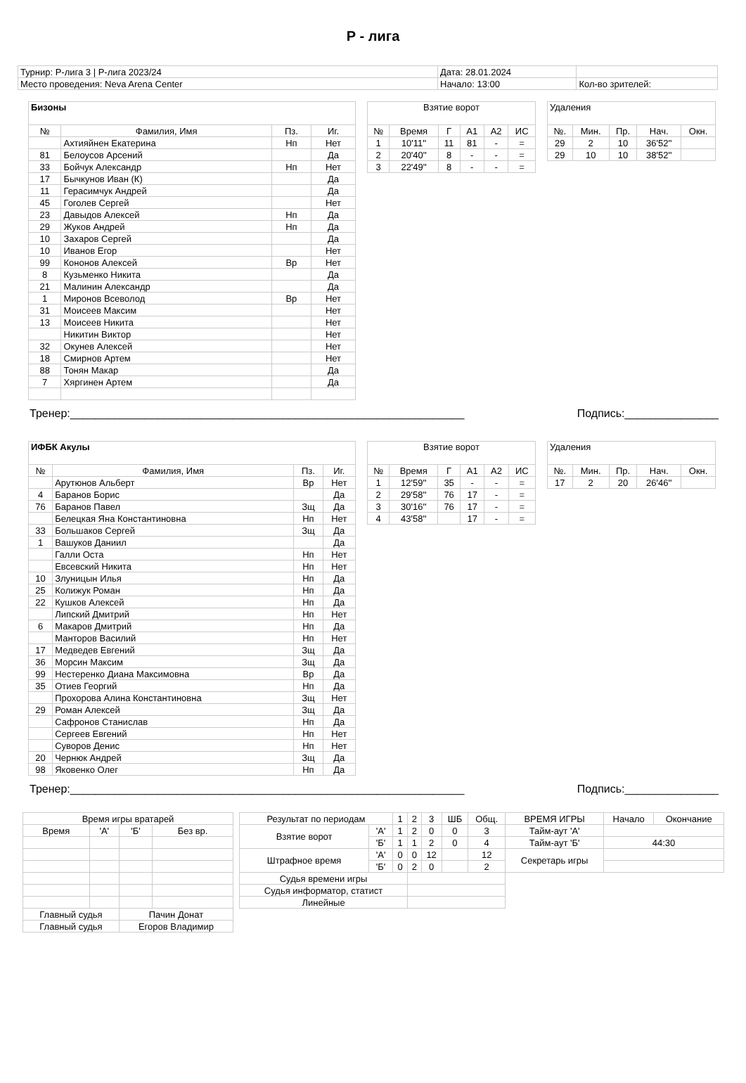Р - лига
| Турнир: Р-лига 3 / Р-лига 2023/24 | Дата: 28.01.2024 | |
| Место проведения: Neva Arena Center | Начало: 13:00 | Кол-во зрителей: |
| Бизоны | | | |
| --- | --- | --- | --- |
| № | Фамилия, Имя | Пз. | Иг. |
| | Ахтияйнен Екатерина | Нп | Нет |
| 81 | Белоусов Арсений | | Да |
| 33 | Бойчук Александр | Нп | Нет |
| 17 | Бычкунов Иван (К) | | Да |
| 11 | Герасимчук Андрей | | Да |
| 45 | Гоголев Сергей | | Нет |
| 23 | Давыдов Алексей | Нп | Да |
| 29 | Жуков Андрей | Нп | Да |
| 10 | Захаров Сергей | | Да |
| 10 | Иванов Егор | | Нет |
| 99 | Кононов Алексей | Вр | Нет |
| 8 | Кузьменко Никита | | Да |
| 21 | Малинин Александр | | Да |
| 1 | Миронов Всеволод | Вр | Нет |
| 31 | Моисеев Максим | | Нет |
| 13 | Моисеев Никита | | Нет |
| | Никитин Виктор | | Нет |
| 32 | Окунев Алексей | | Нет |
| 18 | Смирнов Артем | | Нет |
| 88 | Тонян Макар | | Да |
| 7 | Хяргинен Артем | | Да |
| Взятие ворот | | | | | |
| --- | --- | --- | --- | --- | --- |
| № | Время | Г | А1 | А2 | ИС |
| 1 | 10'11'' | 11 | 81 | - | = |
| 2 | 20'40'' | 8 | - | - | = |
| 3 | 22'49'' | 8 | - | - | = |
| Удаления | | | | |
| --- | --- | --- | --- | --- |
| №. | Мин. | Пр. | Нач. | Окн. |
| 29 | 2 | 10 | 36'52'' | |
| 29 | 10 | 10 | 38'52'' | |
Тренер:_______________________________________________________________ Подпись:_______________
| ИФБК Акулы | | | |
| --- | --- | --- | --- |
| № | Фамилия, Имя | Пз. | Иг. |
| | Арутюнов Альберт | Вр | Нет |
| 4 | Баранов Борис | | Да |
| 76 | Баранов Павел | Зщ | Да |
| | Белецкая Яна Константиновна | Нп | Нет |
| 33 | Большаков Сергей | Зщ | Да |
| 1 | Вашуков Даниил | | Да |
| | Галли Оста | Нп | Нет |
| | Евсевский Никита | Нп | Нет |
| 10 | Злуницын Илья | Нп | Да |
| 25 | Колижук Роман | Нп | Да |
| 22 | Кушков Алексей | Нп | Да |
| | Липский Дмитрий | Нп | Нет |
| 6 | Макаров Дмитрий | Нп | Да |
| | Манторов Василий | Нп | Нет |
| 17 | Медведев Евгений | Зщ | Да |
| 36 | Морсин Максим | Зщ | Да |
| 99 | Нестеренко Диана Максимовна | Вр | Да |
| 35 | Отиев Георгий | Нп | Да |
| | Прохорова Алина Константиновна | Зщ | Нет |
| 29 | Роман Алексей | Зщ | Да |
| | Сафронов Станислав | Нп | Да |
| | Сергеев Евгений | Нп | Нет |
| | Суворов Денис | Нп | Нет |
| 20 | Чернюк Андрей | Зщ | Да |
| 98 | Яковенко Олег | Нп | Да |
| Взятие ворот | | | | | |
| --- | --- | --- | --- | --- | --- |
| № | Время | Г | А1 | А2 | ИС |
| 1 | 12'59'' | 35 | - | - | = |
| 2 | 29'58'' | 76 | 17 | - | = |
| 3 | 30'16'' | 76 | 17 | - | = |
| 4 | 43'58'' | | 17 | - | = |
| Удаления | | | | |
| --- | --- | --- | --- | --- |
| №. | Мин. | Пр. | Нач. | Окн. |
| 17 | 2 | 20 | 26'46'' | |
Тренер:_______________________________________________________________ Подпись:_______________
| Время игры вратарей | | | |
| --- | --- | --- | --- |
| Время | 'А' | 'Б' | Без вр. |
| Главный судья | | Пачин Донат | |
| Главный судья | | Егоров Владимир | |
| Результат по периодам | | 1 | 2 | 3 | ШБ | Общ. | ВРЕМЯ ИГРЫ | Начало | Окончание |
| Взятие ворот | 'А' | 1 | 2 | 0 | 0 | 3 | Тайм-аут 'А' | | |
| | 'Б' | 1 | 1 | 2 | 0 | 4 | Тайм-аут 'Б' | 44:30 | |
| Штрафное время | 'А' | 0 | 0 | 12 | | 12 | Секретарь игры | | |
| | 'Б' | 0 | 2 | 0 | | 2 | | | |
| Судья времени игры | | | | | | | | | |
| Судья информатор, статист | | | | | | | | | |
| Линейные | | | | | | | | | |